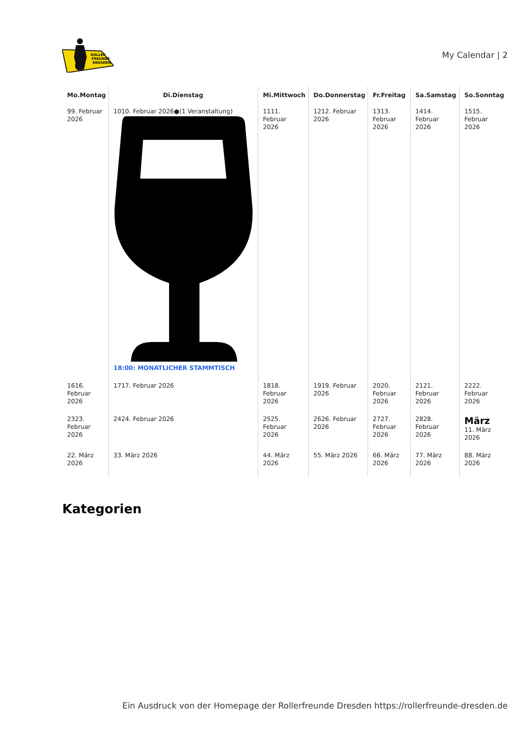ROLLER
FREUNDE
DRESDEN
My Calendar | 2
| Mo.Montag | Di.Dienstag | Mi.Mittwoch | Do.Donnerstag | Fr.Freitag | Sa.Samstag | So.Sonntag |
| --- | --- | --- | --- | --- | --- | --- |
| 99. Februar 2026 | 1010. Februar 2026●(1 Veranstaltung) 18:00: MONATLICHER STAMMTISCH | 1111. Februar 2026 | 1212. Februar 2026 | 1313. Februar 2026 | 1414. Februar 2026 | 1515. Februar 2026 |
| 1616. Februar 2026 | 1717. Februar 2026 | 1818. Februar 2026 | 1919. Februar 2026 | 2020. Februar 2026 | 2121. Februar 2026 | 2222. Februar 2026 |
| 2323. Februar 2026 | 2424. Februar 2026 | 2525. Februar 2026 | 2626. Februar 2026 | 2727. Februar 2026 | 2828. Februar 2026 | März 11. März 2026 |
| 22. März 2026 | 33. März 2026 | 44. März 2026 | 55. März 2026 | 66. März 2026 | 77. März 2026 | 88. März 2026 |
Kategorien
Ein Ausdruck von der Homepage der Rollerfreunde Dresden https://rollerfreunde-dresden.de